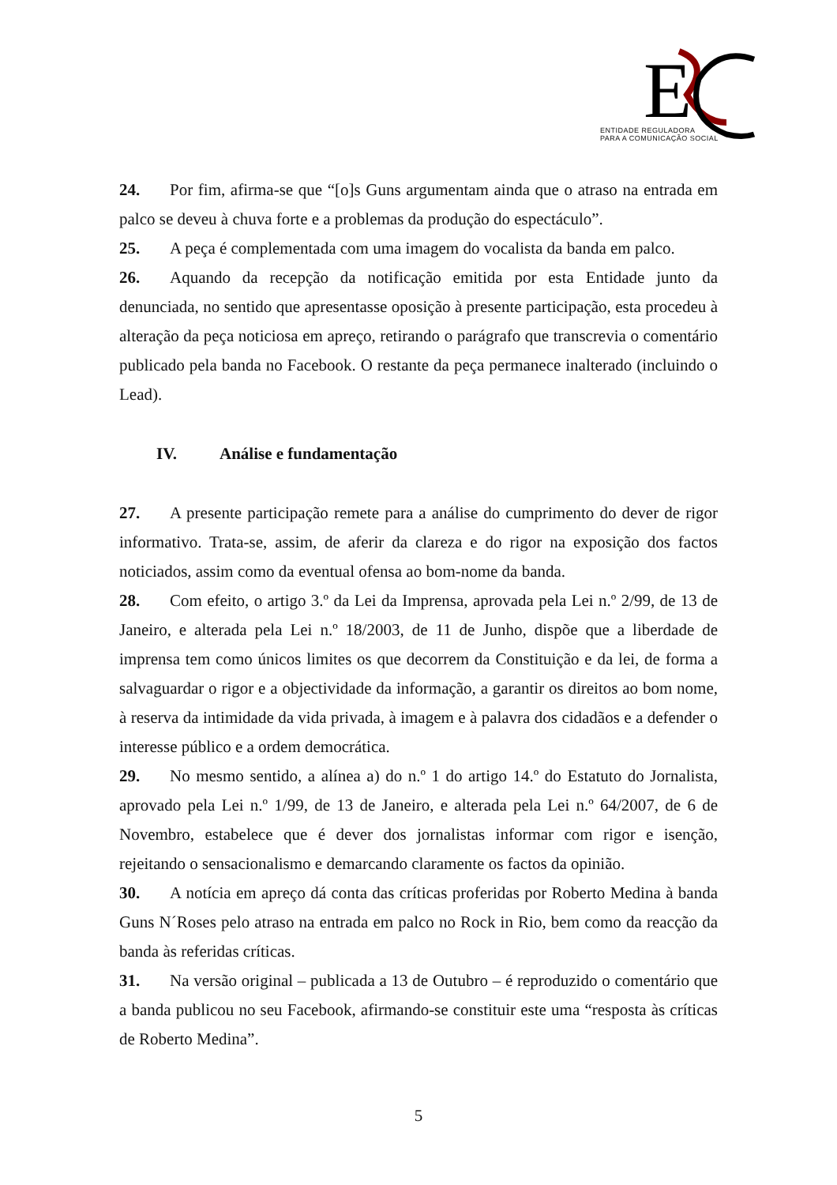E
ENTIDADE REGULADORA
PARA A COMUNICAÇÃO SOCIAL
24. Por fim, afirma-se que “[o]s Guns argumentam ainda que o atraso na entrada em palco se deveu à chuva forte e a problemas da produção do espectáculo”.
25. A peça é complementada com uma imagem do vocalista da banda em palco.
26. Aquando da recepção da notificação emitida por esta Entidade junto da denunciada, no sentido que apresentasse oposição à presente participação, esta procedeu à alteração da peça noticiosa em apreço, retirando o parágrafo que transcrevia o comentário publicado pela banda no Facebook. O restante da peça permanece inalterado (incluindo o Lead).
IV. Análise e fundamentação
27. A presente participação remete para a análise do cumprimento do dever de rigor informativo. Trata-se, assim, de aferir da clareza e do rigor na exposição dos factos noticiados, assim como da eventual ofensa ao bom-nome da banda.
28. Com efeito, o artigo 3.º da Lei da Imprensa, aprovada pela Lei n.º 2/99, de 13 de Janeiro, e alterada pela Lei n.º 18/2003, de 11 de Junho, dispõe que a liberdade de imprensa tem como únicos limites os que decorrem da Constituição e da lei, de forma a salvaguardar o rigor e a objectividade da informação, a garantir os direitos ao bom nome, à reserva da intimidade da vida privada, à imagem e à palavra dos cidadãos e a defender o interesse público e a ordem democrática.
29. No mesmo sentido, a alínea a) do n.º 1 do artigo 14.º do Estatuto do Jornalista, aprovado pela Lei n.º 1/99, de 13 de Janeiro, e alterada pela Lei n.º 64/2007, de 6 de Novembro, estabelece que é dever dos jornalistas informar com rigor e isenção, rejeitando o sensacionalismo e demarcando claramente os factos da opinião.
30. A notícia em apreço dá conta das críticas proferidas por Roberto Medina à banda Guns N´Roses pelo atraso na entrada em palco no Rock in Rio, bem como da reacção da banda às referidas críticas.
31. Na versão original – publicada a 13 de Outubro – é reproduzido o comentário que a banda publicou no seu Facebook, afirmando-se constituir este uma “resposta às críticas de Roberto Medina”.
5